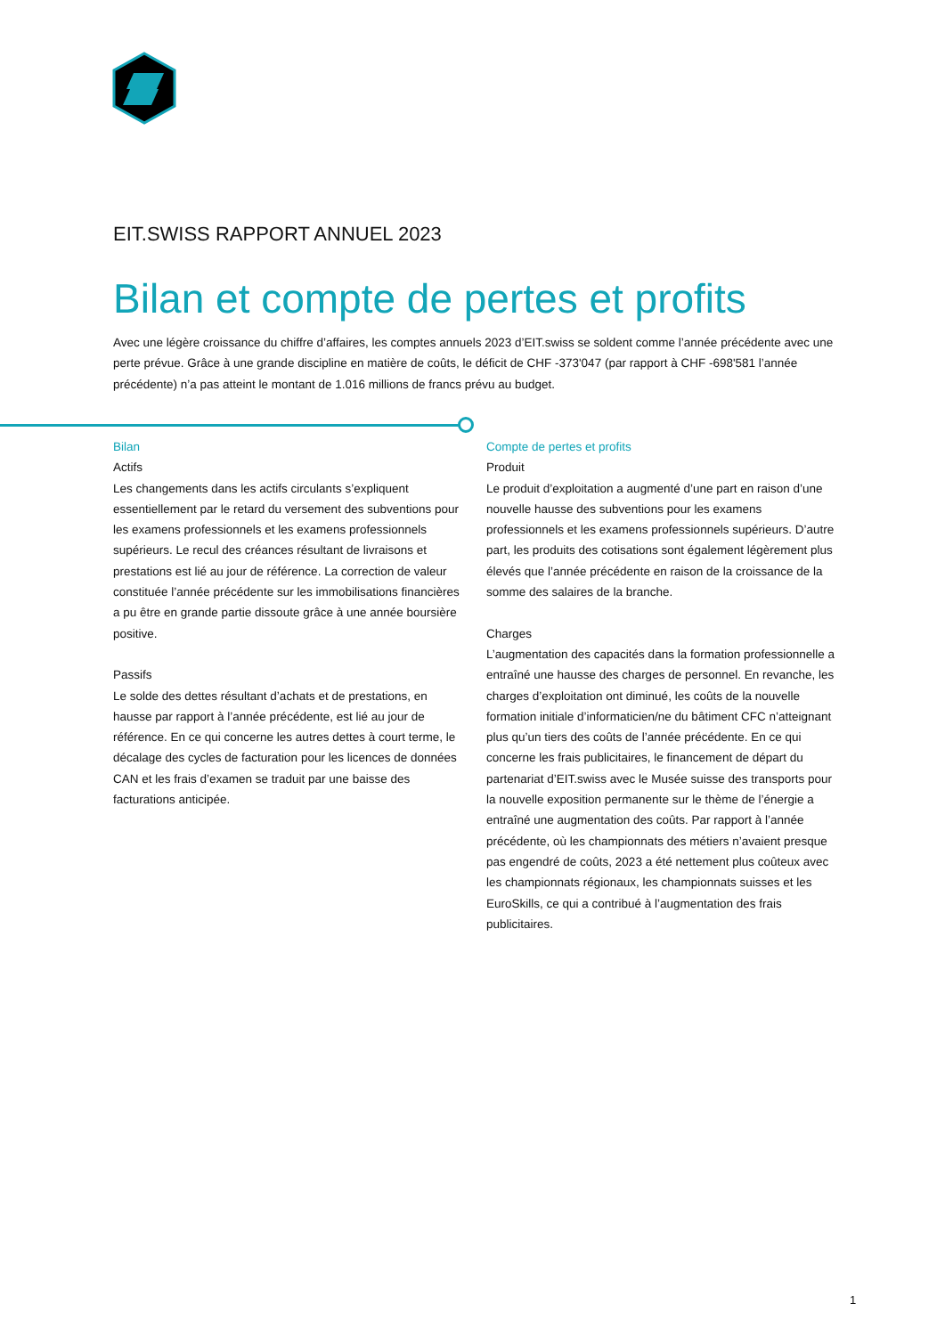EIT.SWISS RAPPORT ANNUEL 2023
Bilan et compte de pertes et profits
Avec une légère croissance du chiffre d’affaires, les comptes annuels 2023 d’EIT.swiss se soldent comme l’année précédente avec une perte prévue. Grâce à une grande discipline en matière de coûts, le déficit de CHF -373'047 (par rapport à CHF -698'581 l’année précédente) n’a pas atteint le montant de 1.016 millions de francs prévu au budget.
Bilan
Actifs
Les changements dans les actifs circulants s’expliquent essentiellement par le retard du versement des subventions pour les examens professionnels et les examens professionnels supérieurs. Le recul des créances résultant de livraisons et prestations est lié au jour de référence. La correction de valeur constituée l’année précédente sur les immobilisations financières a pu être en grande partie dissoute grâce à une année boursière positive.
Passifs
Le solde des dettes résultant d’achats et de prestations, en hausse par rapport à l’année précédente, est lié au jour de référence. En ce qui concerne les autres dettes à court terme, le décalage des cycles de facturation pour les licences de données CAN et les frais d’examen se traduit par une baisse des facturations anticipée.
Compte de pertes et profits
Produit
Le produit d’exploitation a augmenté d’une part en raison d’une nouvelle hausse des subventions pour les examens professionnels et les examens professionnels supérieurs. D’autre part, les produits des cotisations sont également légèrement plus élevés que l’année précédente en raison de la croissance de la somme des salaires de la branche.
Charges
L’augmentation des capacités dans la formation professionnelle a entraîné une hausse des charges de personnel. En revanche, les charges d’exploitation ont diminué, les coûts de la nouvelle formation initiale d’informaticien/ne du bâtiment CFC n’atteignant plus qu’un tiers des coûts de l’année précédente. En ce qui concerne les frais publicitaires, le financement de départ du partenariat d’EIT.swiss avec le Musée suisse des transports pour la nouvelle exposition permanente sur le thème de l’énergie a entraîné une augmentation des coûts. Par rapport à l’année précédente, où les championnats des métiers n’avaient presque pas engendré de coûts, 2023 a été nettement plus coûteux avec les championnats régionaux, les championnats suisses et les EuroSkills, ce qui a contribué à l’augmentation des frais publicitaires.
1